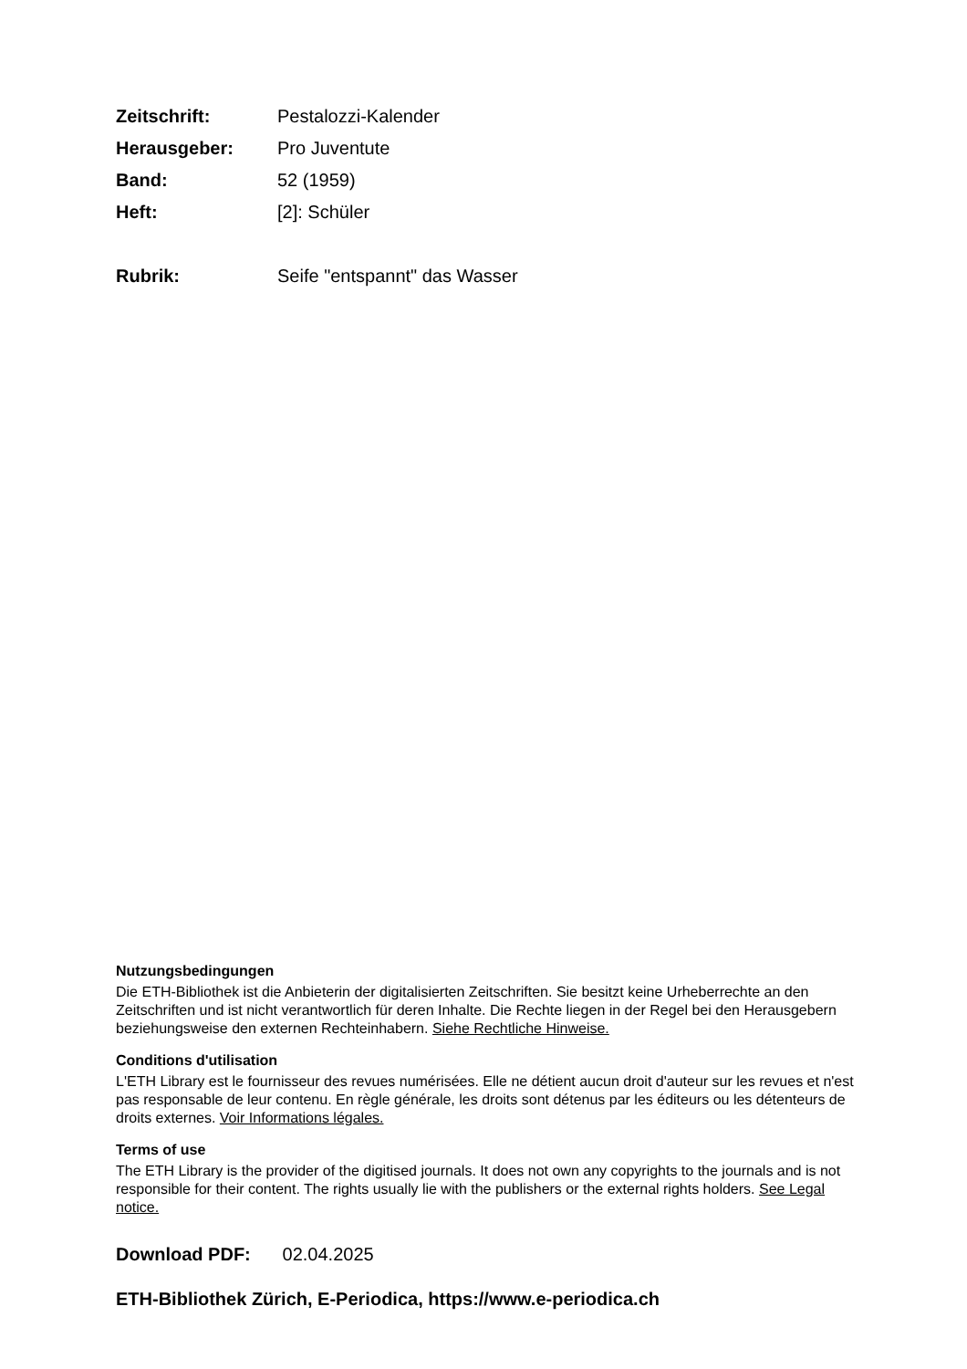| Zeitschrift: | Pestalozzi-Kalender |
| Herausgeber: | Pro Juventute |
| Band: | 52 (1959) |
| Heft: | [2]: Schüler |
| Rubrik: | Seife "entspannt" das Wasser |
Nutzungsbedingungen
Die ETH-Bibliothek ist die Anbieterin der digitalisierten Zeitschriften. Sie besitzt keine Urheberrechte an den Zeitschriften und ist nicht verantwortlich für deren Inhalte. Die Rechte liegen in der Regel bei den Herausgebern beziehungsweise den externen Rechteinhabern. Siehe Rechtliche Hinweise.
Conditions d'utilisation
L'ETH Library est le fournisseur des revues numérisées. Elle ne détient aucun droit d'auteur sur les revues et n'est pas responsable de leur contenu. En règle générale, les droits sont détenus par les éditeurs ou les détenteurs de droits externes. Voir Informations légales.
Terms of use
The ETH Library is the provider of the digitised journals. It does not own any copyrights to the journals and is not responsible for their content. The rights usually lie with the publishers or the external rights holders. See Legal notice.
Download PDF: 02.04.2025
ETH-Bibliothek Zürich, E-Periodica, https://www.e-periodica.ch